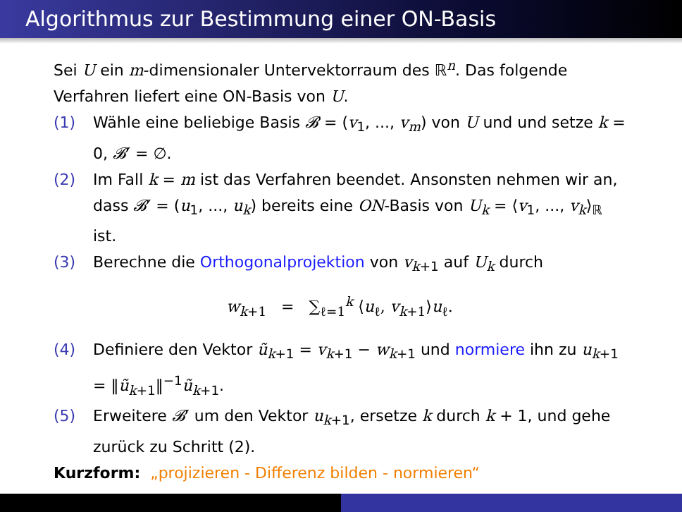Algorithmus zur Bestimmung einer ON-Basis
Sei U ein m-dimensionaler Untervektorraum des ℝ<sup>n</sup>. Das folgende Verfahren liefert eine ON-Basis von U.
(1) Wähle eine beliebige Basis 𝓑 = (v<sub>1</sub>, ..., v<sub>m</sub>) von U und und setze k = 0, 𝓑′ = ∅.
(2) Im Fall k = m ist das Verfahren beendet. Ansonsten nehmen wir an, dass 𝓑′ = (u<sub>1</sub>, ..., u<sub>k</sub>) bereits eine ON-Basis von U<sub>k</sub> = ⟨v<sub>1</sub>, ..., v<sub>k</sub>⟩<sub>ℝ</sub> ist.
(3) Berechne die Orthogonalprojektion von v<sub>k+1</sub> auf U<sub>k</sub> durch
w<sub>k+1</sub> = ∑<sub>ℓ=1</sub><sup>k</sup> ⟨u<sub>ℓ</sub>, v<sub>k+1</sub>⟩u<sub>ℓ</sub>.
(4) Definiere den Vektor ũ<sub>k+1</sub> = v<sub>k+1</sub> − w<sub>k+1</sub> und normiere ihn zu u<sub>k+1</sub> = ‖ũ<sub>k+1</sub>‖<sup>−1</sup>ũ<sub>k+1</sub>.
(5) Erweitere 𝓑′ um den Vektor u<sub>k+1</sub>, ersetze k durch k + 1, und gehe zurück zu Schritt (2).
Kurzform: „projizieren - Differenz bilden - normieren“